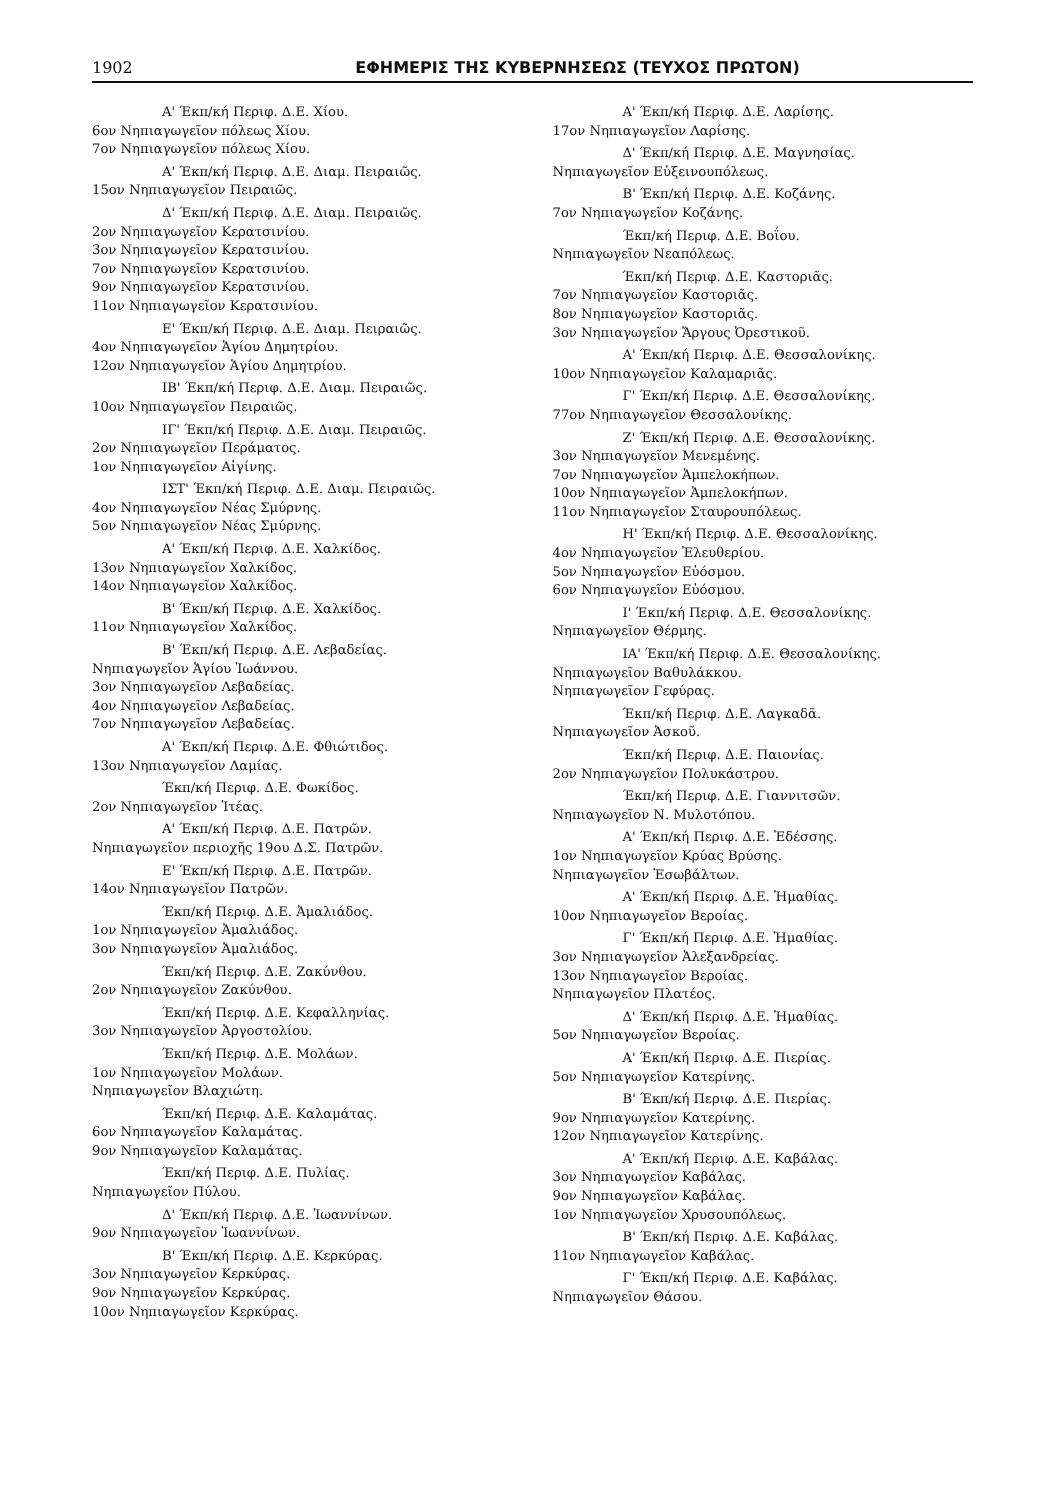1902 ΕΦΗΜΕΡΙΣ ΤΗΣ ΚΥΒΕΡΝΗΣΕΩΣ (ΤΕΥΧΟΣ ΠΡΩΤΟΝ)
Α' Έκπ/κή Περιφ. Δ.Ε. Χίου.
6ον Νηπιαγωγεῖον πόλεως Χίου.
7ον Νηπιαγωγεῖον πόλεως Χίου.
Α' Έκπ/κή Περιφ. Δ.Ε. Διαμ. Πειραιῶς.
15ον Νηπιαγωγεῖον Πειραιῶς.
Δ' Έκπ/κή Περιφ. Δ.Ε. Διαμ. Πειραιῶς.
2ον Νηπιαγωγεῖον Κερατσινίου.
3ον Νηπιαγωγεῖον Κερατσινίου.
7ον Νηπιαγωγεῖον Κερατσινίου.
9ον Νηπιαγωγεῖον Κερατσινίου.
11ον Νηπιαγωγεῖον Κερατσινίου.
Ε' Έκπ/κή Περιφ. Δ.Ε. Διαμ. Πειραιῶς.
4ον Νηπιαγωγεῖον Ἁγίου Δημητρίου.
12ον Νηπιαγωγεῖον Ἁγίου Δημητρίου.
ΙΒ' Έκπ/κή Περιφ. Δ.Ε. Διαμ. Πειραιῶς.
10ον Νηπιαγωγεῖον Πειραιῶς.
ΙΓ' Έκπ/κή Περιφ. Δ.Ε. Διαμ. Πειραιῶς.
2ον Νηπιαγωγεῖον Περάματος.
1ον Νηπιαγωγεῖον Αἰγίνης.
ΙΣΤ' Έκπ/κή Περιφ. Δ.Ε. Διαμ. Πειραιῶς.
4ον Νηπιαγωγεῖον Νέας Σμύρνης.
5ον Νηπιαγωγεῖον Νέας Σμύρνης.
Α' Έκπ/κή Περιφ. Δ.Ε. Χαλκίδος.
13ον Νηπιαγωγεῖον Χαλκίδος.
14ον Νηπιαγωγεῖον Χαλκίδος.
Β' Έκπ/κή Περιφ. Δ.Ε. Χαλκίδος.
11ον Νηπιαγωγεῖον Χαλκίδος.
Β' Έκπ/κή Περιφ. Δ.Ε. Λεβαδείας.
Νηπιαγωγεῖον Ἁγίου Ἰωάννου.
3ον Νηπιαγωγεῖον Λεβαδείας.
4ον Νηπιαγωγεῖον Λεβαδείας.
7ον Νηπιαγωγεῖον Λεβαδείας.
Α' Έκπ/κή Περιφ. Δ.Ε. Φθιώτιδος.
13ον Νηπιαγωγεῖον Λαμίας.
Έκπ/κή Περιφ. Δ.Ε. Φωκίδος.
2ον Νηπιαγωγεῖον Ἰτέας.
Α' Έκπ/κή Περιφ. Δ.Ε. Πατρῶν.
Νηπιαγωγεῖον περιοχῆς 19ου Δ.Σ. Πατρῶν.
Ε' Έκπ/κή Περιφ. Δ.Ε. Πατρῶν.
14ον Νηπιαγωγεῖον Πατρῶν.
Έκπ/κή Περιφ. Δ.Ε. Ἀμαλιάδος.
1ον Νηπιαγωγεῖον Ἀμαλιάδος.
3ον Νηπιαγωγεῖον Ἀμαλιάδος.
Έκπ/κή Περιφ. Δ.Ε. Ζακύνθου.
2ον Νηπιαγωγεῖον Ζακύνθου.
Έκπ/κή Περιφ. Δ.Ε. Κεφαλληνίας.
3ον Νηπιαγωγεῖον Ἀργοστολίου.
Έκπ/κή Περιφ. Δ.Ε. Μολάων.
1ον Νηπιαγωγεῖον Μολάων.
Νηπιαγωγεῖον Βλαχιώτη.
Έκπ/κή Περιφ. Δ.Ε. Καλαμάτας.
6ον Νηπιαγωγεῖον Καλαμάτας.
9ον Νηπιαγωγεῖον Καλαμάτας.
Έκπ/κή Περιφ. Δ.Ε. Πυλίας.
Νηπιαγωγεῖον Πύλου.
Δ' Έκπ/κή Περιφ. Δ.Ε. Ἰωαννίνων.
9ον Νηπιαγωγεῖον Ἰωαννίνων.
Β' Έκπ/κή Περιφ. Δ.Ε. Κερκύρας.
3ον Νηπιαγωγεῖον Κερκύρας.
9ον Νηπιαγωγεῖον Κερκύρας.
10ον Νηπιαγωγεῖον Κερκύρας.
Α' Έκπ/κή Περιφ. Δ.Ε. Λαρίσης.
17ον Νηπιαγωγεῖον Λαρίσης.
Δ' Έκπ/κή Περιφ. Δ.Ε. Μαγνησίας.
Νηπιαγωγεῖον Εὐξεινουπόλεως.
Β' Έκπ/κή Περιφ. Δ.Ε. Κοζάνης.
7ον Νηπιαγωγεῖον Κοζάνης.
Έκπ/κή Περιφ. Δ.Ε. Βοΐου.
Νηπιαγωγεῖον Νεαπόλεως.
Έκπ/κή Περιφ. Δ.Ε. Καστοριᾶς.
7ον Νηπιαγωγεῖον Καστοριᾶς.
8ον Νηπιαγωγεῖον Καστοριᾶς.
3ον Νηπιαγωγεῖον Ἄργους Ὀρεστικοῦ.
Α' Έκπ/κή Περιφ. Δ.Ε. Θεσσαλονίκης.
10ον Νηπιαγωγεῖον Καλαμαριᾶς.
Γ' Έκπ/κή Περιφ. Δ.Ε. Θεσσαλονίκης.
77ον Νηπιαγωγεῖον Θεσσαλονίκης.
Ζ' Έκπ/κή Περιφ. Δ.Ε. Θεσσαλονίκης.
3ον Νηπιαγωγεῖον Μενεμένης.
7ον Νηπιαγωγεῖον Ἀμπελοκήπων.
10ον Νηπιαγωγεῖον Ἀμπελοκήπων.
11ον Νηπιαγωγεῖον Σταυρουπόλεως.
Η' Έκπ/κή Περιφ. Δ.Ε. Θεσσαλονίκης.
4ον Νηπιαγωγεῖον Ἐλευθερίου.
5ον Νηπιαγωγεῖον Εὐόσμου.
6ον Νηπιαγωγεῖον Εὐόσμου.
Ι' Έκπ/κή Περιφ. Δ.Ε. Θεσσαλονίκης.
Νηπιαγωγεῖον Θέρμης.
ΙΑ' Έκπ/κή Περιφ. Δ.Ε. Θεσσαλονίκης.
Νηπιαγωγεῖον Βαθυλάκκου.
Νηπιαγωγεῖον Γεφύρας.
Έκπ/κή Περιφ. Δ.Ε. Λαγκαδᾶ.
Νηπιαγωγεῖον Ἀσκοῦ.
Έκπ/κή Περιφ. Δ.Ε. Παιονίας.
2ον Νηπιαγωγεῖον Πολυκάστρου.
Έκπ/κή Περιφ. Δ.Ε. Γιαννιτσῶν.
Νηπιαγωγεῖον Ν. Μυλοτόπου.
Α' Έκπ/κή Περιφ. Δ.Ε. Ἐδέσσης.
1ον Νηπιαγωγεῖον Κρύας Βρύσης.
Νηπιαγωγεῖον Ἐσωβάλτων.
Α' Έκπ/κή Περιφ. Δ.Ε. Ἠμαθίας.
10ον Νηπιαγωγεῖον Βεροίας.
Γ' Έκπ/κή Περιφ. Δ.Ε. Ἠμαθίας.
3ον Νηπιαγωγεῖον Ἀλεξανδρείας.
13ον Νηπιαγωγεῖον Βεροίας.
Νηπιαγωγεῖον Πλατέος.
Δ' Έκπ/κή Περιφ. Δ.Ε. Ἠμαθίας.
5ον Νηπιαγωγεῖον Βεροίας.
Α' Έκπ/κή Περιφ. Δ.Ε. Πιερίας.
5ον Νηπιαγωγεῖον Κατερίνης.
Β' Έκπ/κή Περιφ. Δ.Ε. Πιερίας.
9ον Νηπιαγωγεῖον Κατερίνης.
12ον Νηπιαγωγεῖον Κατερίνης.
Α' Έκπ/κή Περιφ. Δ.Ε. Καβάλας.
3ον Νηπιαγωγεῖον Καβάλας.
9ον Νηπιαγωγεῖον Καβάλας.
1ον Νηπιαγωγεῖον Χρυσουπόλεως.
Β' Έκπ/κή Περιφ. Δ.Ε. Καβάλας.
11ον Νηπιαγωγεῖον Καβάλας.
Γ' Έκπ/κή Περιφ. Δ.Ε. Καβάλας.
Νηπιαγωγεῖον Θάσου.